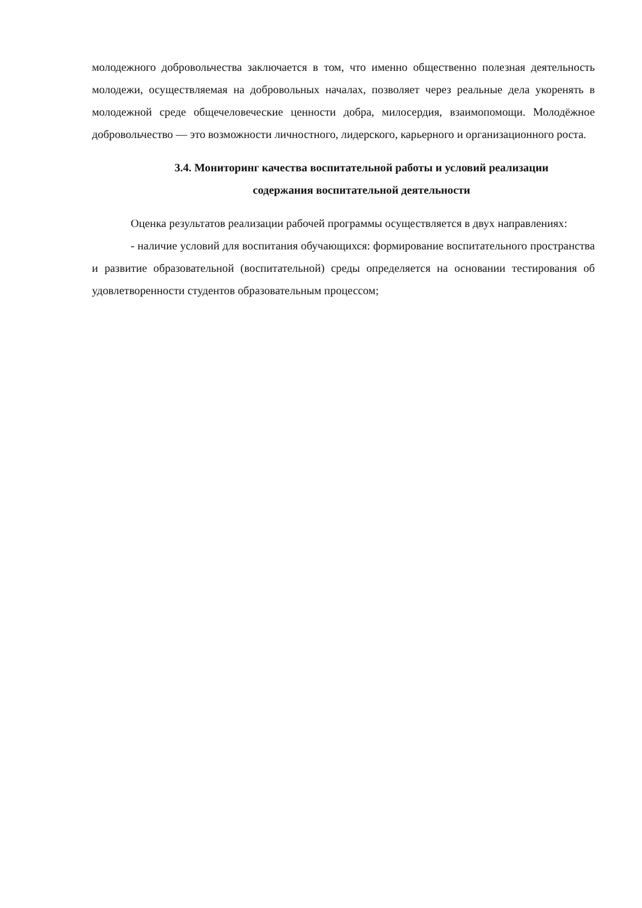молодежного добровольчества заключается в том, что именно общественно полезная деятельность молодежи, осуществляемая на добровольных началах, позволяет через реальные дела укоренять в молодежной среде общечеловеческие ценности добра, милосердия, взаимопомощи. Молодёжное добровольчество — это возможности личностного, лидерского, карьерного и организационного роста.
3.4. Мониторинг качества воспитательной работы и условий реализации
содержания воспитательной деятельности
Оценка результатов реализации рабочей программы осуществляется в двух направлениях:
- наличие условий для воспитания обучающихся: формирование воспитательного пространства и развитие образовательной (воспитательной) среды определяется на основании тестирования об удовлетворенности студентов образовательным процессом;